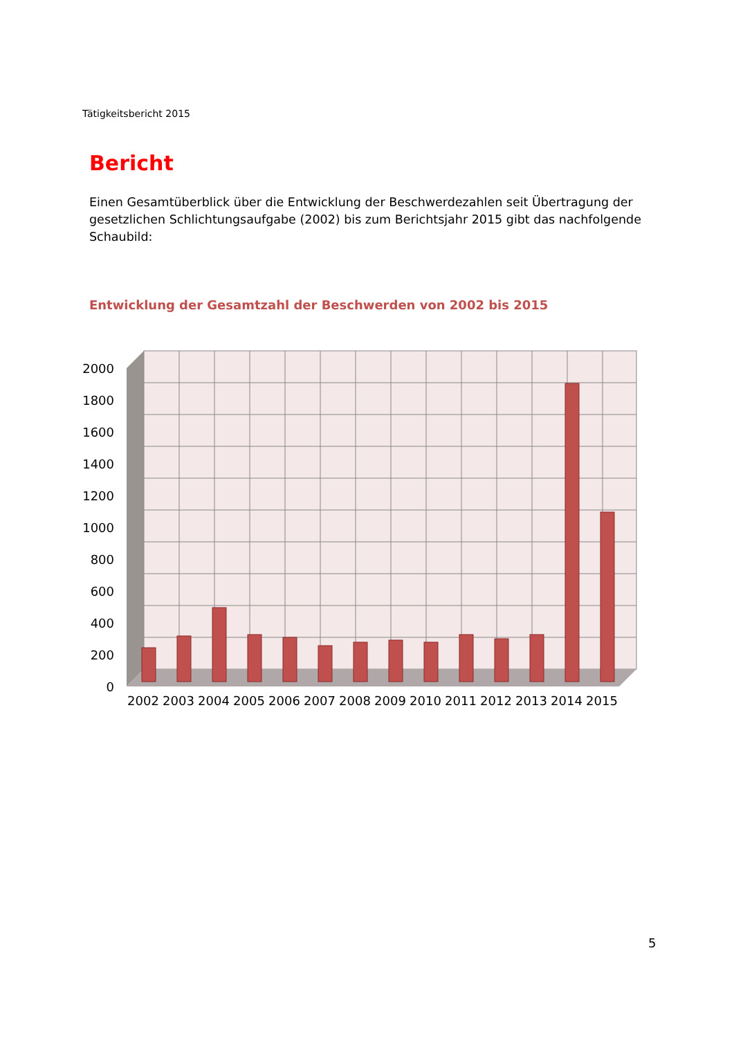Tätigkeitsbericht 2015
Bericht
Einen Gesamtüberblick über die Entwicklung der Beschwerdezahlen seit Übertragung der gesetzlichen Schlichtungsaufgabe (2002) bis zum Berichtsjahr 2015 gibt das nachfolgende Schaubild:
Entwicklung der Gesamtzahl der Beschwerden von 2002 bis 2015
2000
1800
1600
1400
1200
1000
800
600
400
200
0
2002
2003
2004
2005
2006
2007
2008
2009
2010
2011
2012
2013
2014
2015
5